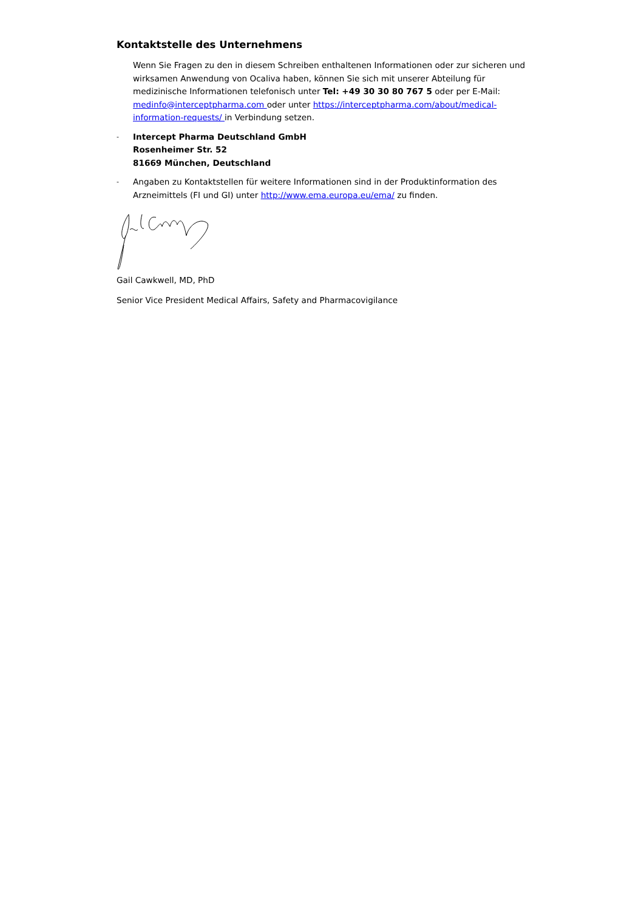Kontaktstelle des Unternehmens
Wenn Sie Fragen zu den in diesem Schreiben enthaltenen Informationen oder zur sicheren und wirksamen Anwendung von Ocaliva haben, können Sie sich mit unserer Abteilung für medizinische Informationen telefonisch unter Tel: +49 30 30 80 767 5 oder per E-Mail: medinfo@interceptpharma.com oder unter https://interceptpharma.com/about/medical-information-requests/ in Verbindung setzen.
-
Intercept Pharma Deutschland GmbH
Rosenheimer Str. 52
81669 München, Deutschland
-
Angaben zu Kontaktstellen für weitere Informationen sind in der Produktinformation des Arzneimittels (FI und GI) unter http://www.ema.europa.eu/ema/ zu finden.
Gail Cawkwell, MD, PhD
Senior Vice President Medical Affairs, Safety and Pharmacovigilance